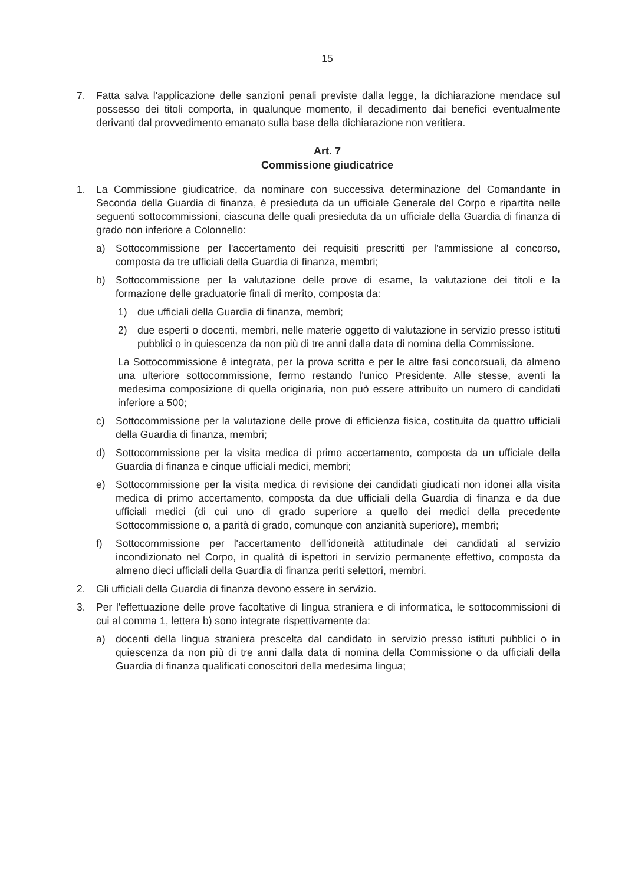15
7. Fatta salva l'applicazione delle sanzioni penali previste dalla legge, la dichiarazione mendace sul possesso dei titoli comporta, in qualunque momento, il decadimento dai benefici eventualmente derivanti dal provvedimento emanato sulla base della dichiarazione non veritiera.
Art. 7
Commissione giudicatrice
1. La Commissione giudicatrice, da nominare con successiva determinazione del Comandante in Seconda della Guardia di finanza, è presieduta da un ufficiale Generale del Corpo e ripartita nelle seguenti sottocommissioni, ciascuna delle quali presieduta da un ufficiale della Guardia di finanza di grado non inferiore a Colonnello:
a) Sottocommissione per l'accertamento dei requisiti prescritti per l'ammissione al concorso, composta da tre ufficiali della Guardia di finanza, membri;
b) Sottocommissione per la valutazione delle prove di esame, la valutazione dei titoli e la formazione delle graduatorie finali di merito, composta da:
1) due ufficiali della Guardia di finanza, membri;
2) due esperti o docenti, membri, nelle materie oggetto di valutazione in servizio presso istituti pubblici o in quiescenza da non più di tre anni dalla data di nomina della Commissione.
La Sottocommissione è integrata, per la prova scritta e per le altre fasi concorsuali, da almeno una ulteriore sottocommissione, fermo restando l'unico Presidente. Alle stesse, aventi la medesima composizione di quella originaria, non può essere attribuito un numero di candidati inferiore a 500;
c) Sottocommissione per la valutazione delle prove di efficienza fisica, costituita da quattro ufficiali della Guardia di finanza, membri;
d) Sottocommissione per la visita medica di primo accertamento, composta da un ufficiale della Guardia di finanza e cinque ufficiali medici, membri;
e) Sottocommissione per la visita medica di revisione dei candidati giudicati non idonei alla visita medica di primo accertamento, composta da due ufficiali della Guardia di finanza e da due ufficiali medici (di cui uno di grado superiore a quello dei medici della precedente Sottocommissione o, a parità di grado, comunque con anzianità superiore), membri;
f) Sottocommissione per l'accertamento dell'idoneità attitudinale dei candidati al servizio incondizionato nel Corpo, in qualità di ispettori in servizio permanente effettivo, composta da almeno dieci ufficiali della Guardia di finanza periti selettori, membri.
2. Gli ufficiali della Guardia di finanza devono essere in servizio.
3. Per l'effettuazione delle prove facoltative di lingua straniera e di informatica, le sottocommissioni di cui al comma 1, lettera b) sono integrate rispettivamente da:
a) docenti della lingua straniera prescelta dal candidato in servizio presso istituti pubblici o in quiescenza da non più di tre anni dalla data di nomina della Commissione o da ufficiali della Guardia di finanza qualificati conoscitori della medesima lingua;